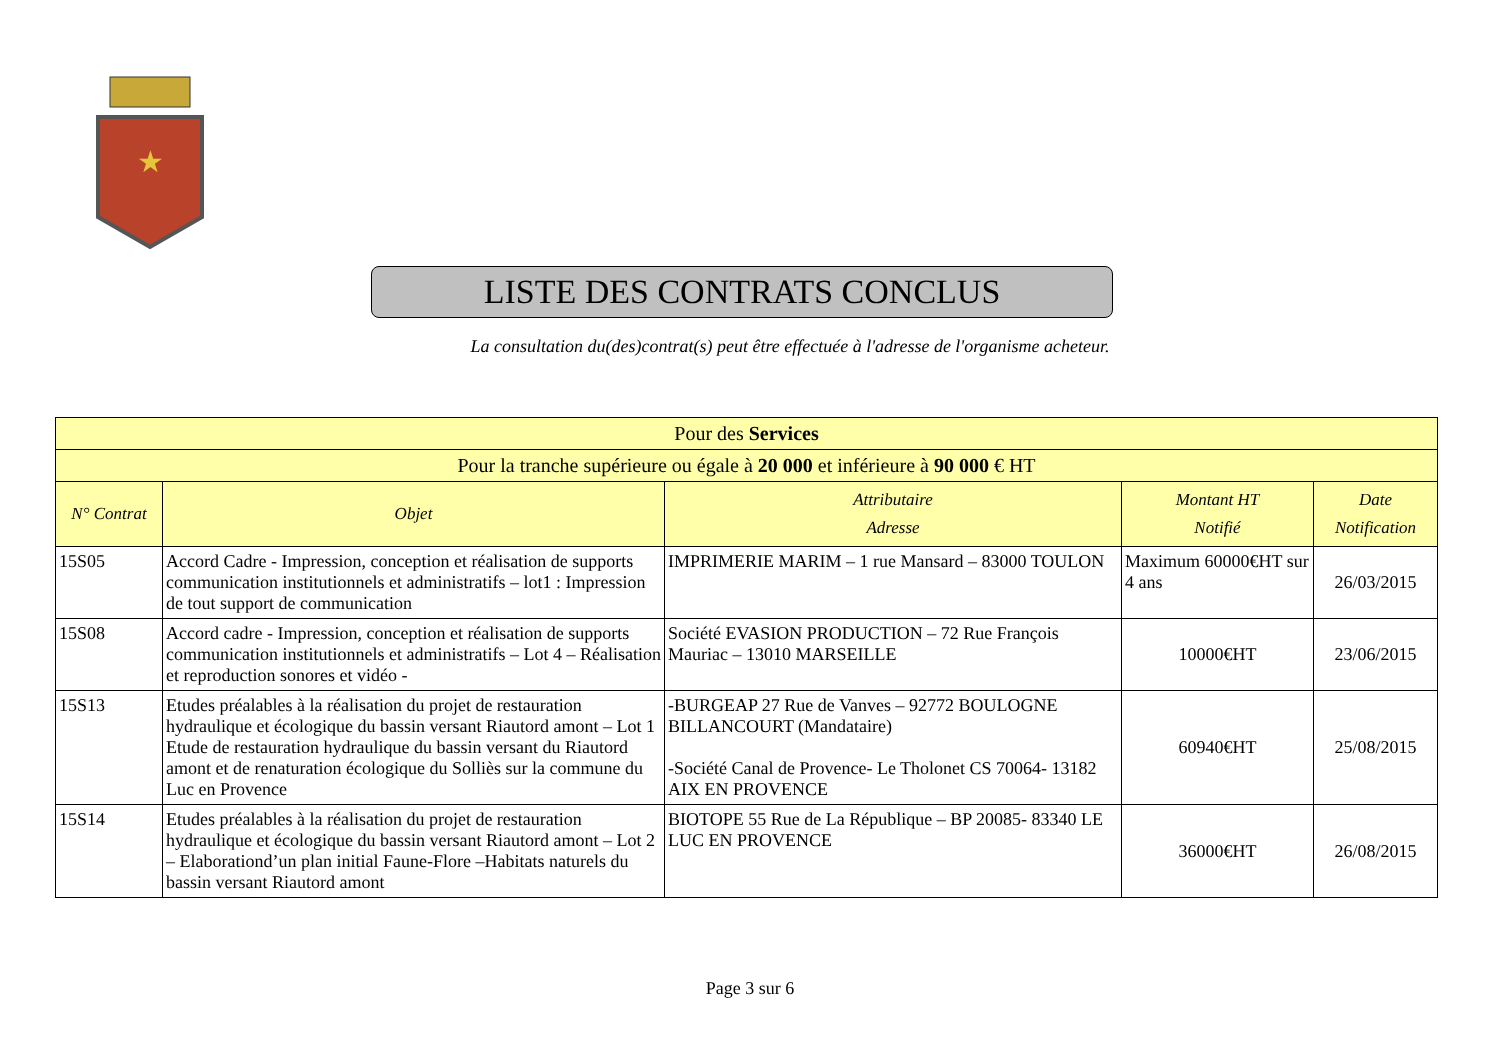★
LISTE DES CONTRATS CONCLUS
La consultation du(des)contrat(s) peut être effectuée à l'adresse de l'organisme acheteur.
| Pour des Services | | | | |
| --- | --- | --- | --- | --- |
| Pour la tranche supérieure ou égale à 20 000 et inférieure à 90 000 € HT | | | | |
| N° Contrat | Objet | Attributaire Adresse | Montant HT Notifié | Date Notification |
| 15S05 | Accord Cadre - Impression, conception et réalisation de supports communication institutionnels et administratifs – lot1 : Impression de tout support de communication | IMPRIMERIE MARIM – 1 rue Mansard – 83000 TOULON | Maximum 60000€HT sur 4 ans | 26/03/2015 |
| 15S08 | Accord cadre - Impression, conception et réalisation de supports communication institutionnels et administratifs – Lot 4 – Réalisation et reproduction sonores et vidéo - | Société EVASION PRODUCTION – 72 Rue François Mauriac – 13010 MARSEILLE | 10000€HT | 23/06/2015 |
| 15S13 | Etudes préalables à la réalisation du projet de restauration hydraulique et écologique du bassin versant Riautord amont – Lot 1 Etude de restauration hydraulique du bassin versant du Riautord amont et de renaturation écologique du Solliès sur la commune du Luc en Provence | -BURGEAP 27 Rue de Vanves – 92772 BOULOGNE BILLANCOURT (Mandataire) -Société Canal de Provence- Le Tholonet CS 70064- 13182 AIX EN PROVENCE | 60940€HT | 25/08/2015 |
| 15S14 | Etudes préalables à la réalisation du projet de restauration hydraulique et écologique du bassin versant Riautord amont – Lot 2 – Elaborationd’un plan initial Faune-Flore –Habitats naturels du bassin versant Riautord amont | BIOTOPE 55 Rue de La République – BP 20085- 83340 LE LUC EN PROVENCE | 36000€HT | 26/08/2015 |
Page 3 sur 6